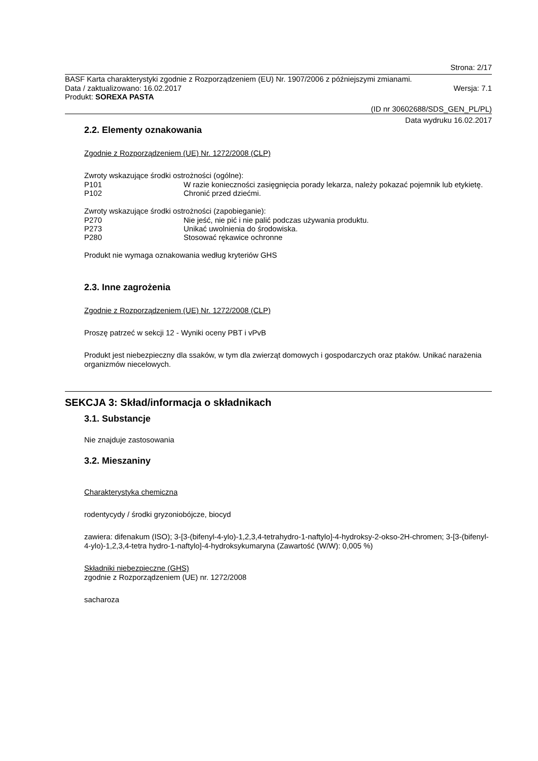Strona: 2/17
BASF Karta charakterystyki zgodnie z Rozporządzeniem (EU) Nr. 1907/2006 z późniejszymi zmianami.
Data / zaktualizowano: 16.02.2017 Wersja: 7.1
Produkt: SOREXA PASTA
(ID nr 30602688/SDS_GEN_PL/PL)
Data wydruku 16.02.2017
2.2. Elementy oznakowania
Zgodnie z Rozporządzeniem (UE) Nr. 1272/2008 (CLP)
Zwroty wskazujące środki ostrożności (ogólne):
P101 W razie konieczności zasięgnięcia porady lekarza, należy pokazać pojemnik lub etykietę.
P102 Chronić przed dziećmi.
Zwroty wskazujące środki ostrożności (zapobieganie):
P270 Nie jeść, nie pić i nie palić podczas używania produktu.
P273 Unikać uwolnienia do środowiska.
P280 Stosować rękawice ochronne
Produkt nie wymaga oznakowania według kryteriów GHS
2.3. Inne zagrożenia
Zgodnie z Rozporządzeniem (UE) Nr. 1272/2008 (CLP)
Proszę patrzeć w sekcji 12 - Wyniki oceny PBT i vPvB
Produkt jest niebezpieczny dla ssaków, w tym dla zwierząt domowych i gospodarczych oraz ptaków. Unikać narażenia organizmów niecelowych.
SEKCJA 3: Skład/informacja o składnikach
3.1. Substancje
Nie znajduje zastosowania
3.2. Mieszaniny
Charakterystyka chemiczna
rodentycydy / środki gryzoniobójcze, biocyd
zawiera: difenakum (ISO); 3-[3-(bifenyl-4-ylo)-1,2,3,4-tetrahydro-1-naftylo]-4-hydroksy-2-okso-2H-chromen; 3-[3-(bifenyl-4-ylo)-1,2,3,4-tetra hydro-1-naftylo]-4-hydroksykumaryna (Zawartość (W/W): 0,005 %)
Składniki niebezpieczne (GHS)
zgodnie z Rozporządzeniem (UE) nr. 1272/2008
sacharoza